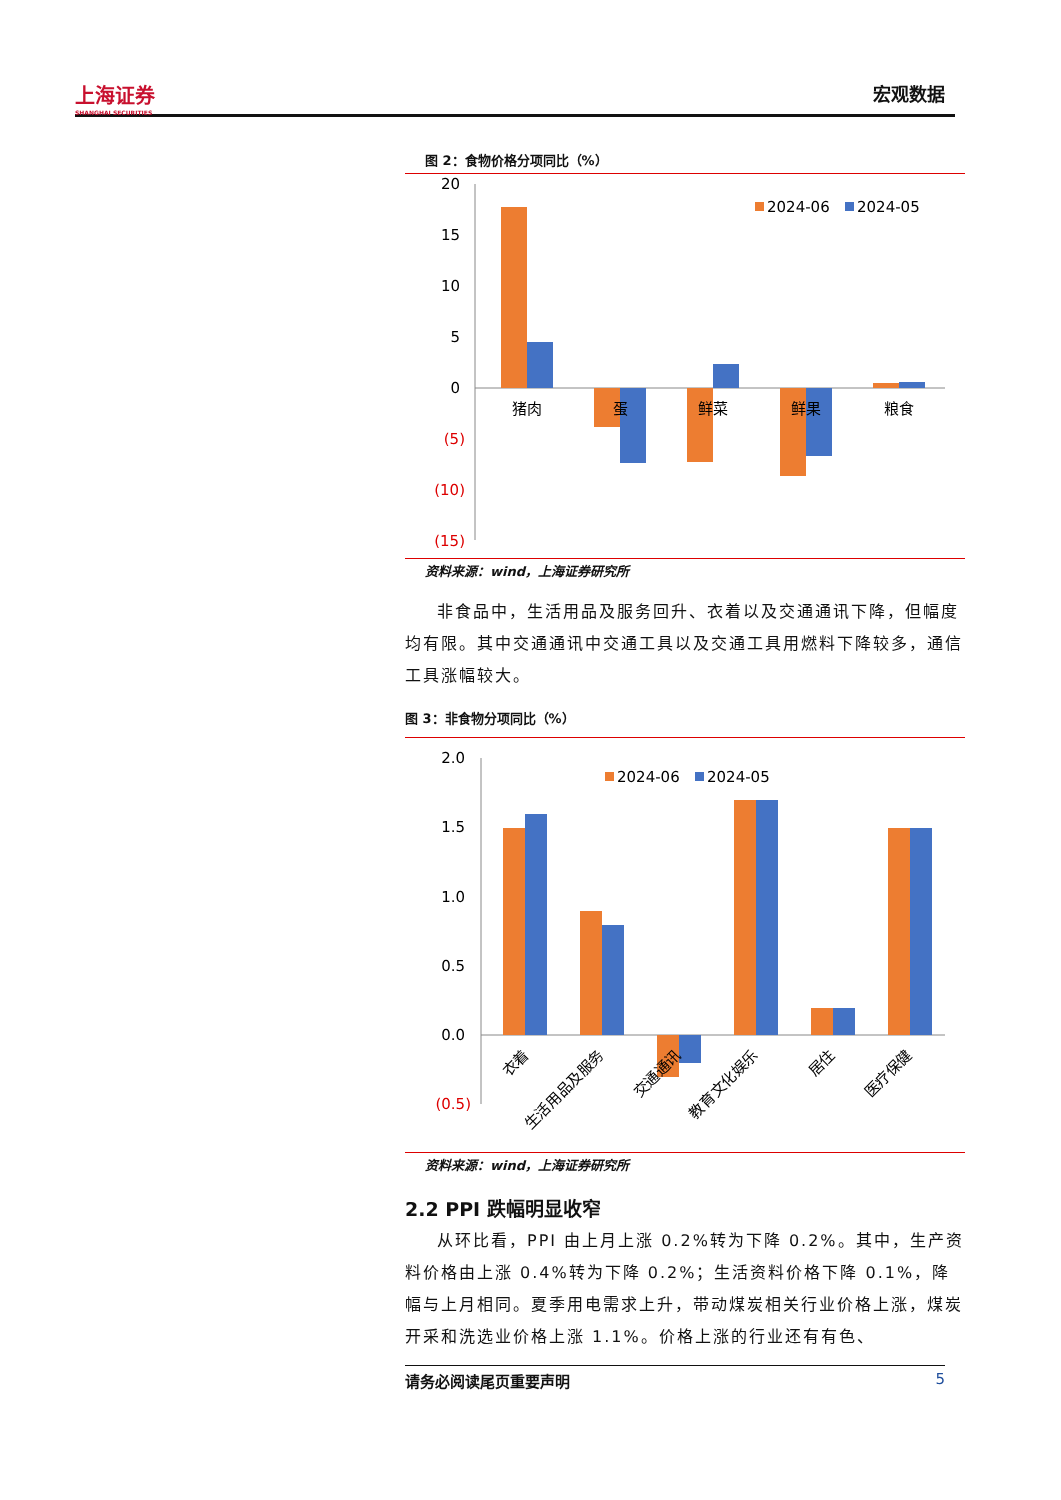上海证券
SHANGHAI SECURITIES
宏观数据
图 2：食物价格分项同比（%）
20
15
10
5
0
(5)
(10)
(15)
猪肉
蛋
鲜菜
鲜果
粮食
2024-06
2024-05
资料来源：wind，上海证券研究所
非食品中，生活用品及服务回升、衣着以及交通通讯下降，但幅度均有限。其中交通通讯中交通工具以及交通工具用燃料下降较多，通信工具涨幅较大。
图 3：非食物分项同比（%）
2.0
1.5
1.0
0.5
0.0
(0.5)
衣着
生活用品及服务
交通通讯
教育文化娱乐
居住
医疗保健
2024-06
2024-05
资料来源：wind，上海证券研究所
2.2 PPI 跌幅明显收窄
从环比看，PPI 由上月上涨 0.2%转为下降 0.2%。其中，生产资料价格由上涨 0.4%转为下降 0.2%；生活资料价格下降 0.1%，降幅与上月相同。夏季用电需求上升，带动煤炭相关行业价格上涨，煤炭开采和洗选业价格上涨 1.1%。价格上涨的行业还有有色、
请务必阅读尾页重要声明 5